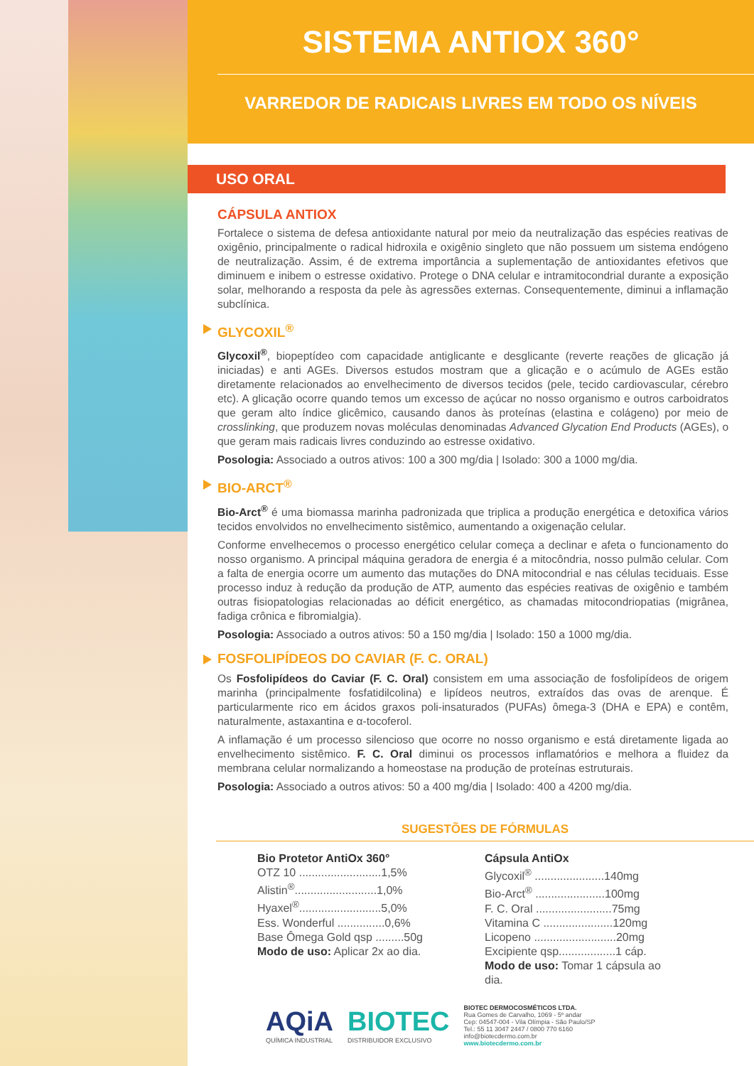SISTEMA ANTIOX 360°
VARREDOR DE RADICAIS LIVRES EM TODO OS NÍVEIS
USO ORAL
CÁPSULA ANTIOX
Fortalece o sistema de defesa antioxidante natural por meio da neutralização das espécies reativas de oxigênio, principalmente o radical hidroxila e oxigênio singleto que não possuem um sistema endógeno de neutralização. Assim, é de extrema importância a suplementação de antioxidantes efetivos que diminuem e inibem o estresse oxidativo. Protege o DNA celular e intramitocondrial durante a exposição solar, melhorando a resposta da pele às agressões externas. Consequentemente, diminui a inflamação subclínica.
GLYCOXIL<sup>®</sup>
Glycoxil<sup>®</sup>, biopeptídeo com capacidade antiglicante e desglicante (reverte reações de glicação já iniciadas) e anti AGEs. Diversos estudos mostram que a glicação e o acúmulo de AGEs estão diretamente relacionados ao envelhecimento de diversos tecidos (pele, tecido cardiovascular, cérebro etc). A glicação ocorre quando temos um excesso de açúcar no nosso organismo e outros carboidratos que geram alto índice glicêmico, causando danos às proteínas (elastina e colágeno) por meio de crosslinking, que produzem novas moléculas denominadas Advanced Glycation End Products (AGEs), o que geram mais radicais livres conduzindo ao estresse oxidativo.
Posologia: Associado a outros ativos: 100 a 300 mg/dia | Isolado: 300 a 1000 mg/dia.
BIO-ARCT<sup>®</sup>
Bio-Arct<sup>®</sup> é uma biomassa marinha padronizada que triplica a produção energética e detoxifica vários tecidos envolvidos no envelhecimento sistêmico, aumentando a oxigenação celular.
Conforme envelhecemos o processo energético celular começa a declinar e afeta o funcionamento do nosso organismo. A principal máquina geradora de energia é a mitocôndria, nosso pulmão celular. Com a falta de energia ocorre um aumento das mutações do DNA mitocondrial e nas células teciduais. Esse processo induz à redução da produção de ATP, aumento das espécies reativas de oxigênio e também outras fisiopatologias relacionadas ao déficit energético, as chamadas mitocondriopatias (migrânea, fadiga crônica e fibromialgia).
Posologia: Associado a outros ativos: 50 a 150 mg/dia | Isolado: 150 a 1000 mg/dia.
FOSFOLIPÍDEOS DO CAVIAR (F. C. ORAL)
Os Fosfolipídeos do Caviar (F. C. Oral) consistem em uma associação de fosfolipídeos de origem marinha (principalmente fosfatidilcolina) e lipídeos neutros, extraídos das ovas de arenque. É particularmente rico em ácidos graxos poli-insaturados (PUFAs) ômega-3 (DHA e EPA) e contêm, naturalmente, astaxantina e α-tocoferol.
A inflamação é um processo silencioso que ocorre no nosso organismo e está diretamente ligada ao envelhecimento sistêmico. F. C. Oral diminui os processos inflamatórios e melhora a fluidez da membrana celular normalizando a homeostase na produção de proteínas estruturais.
Posologia: Associado a outros ativos: 50 a 400 mg/dia | Isolado: 400 a 4200 mg/dia.
SUGESTÕES DE FÓRMULAS
Bio Protetor AntiOx 360°
OTZ 10 ..........................1,5%
Alistin<sup>®</sup>..........................1,0%
Hyaxel<sup>®</sup>..........................5,0%
Ess. Wonderful ...............0,6%
Base Ômega Gold qsp .........50g
Modo de uso: Aplicar 2x ao dia.
Cápsula AntiOx
Glycoxil<sup>®</sup> ......................140mg
Bio-Arct<sup>®</sup> ......................100mg
F. C. Oral ........................75mg
Vitamina C ......................120mg
Licopeno ..........................20mg
Excipiente qsp..................1 cáp.
Modo de uso: Tomar 1 cápsula ao dia.
AQiA
QUÍMICA INDUSTRIAL
BIOTEC
DISTRIBUIDOR EXCLUSIVO
BIOTEC DERMOCOSMÉTICOS LTDA.
Rua Gomes de Carvalho, 1069 - 5º andar
Cep: 04547-004 - Vila Olímpia - São Paulo/SP
Tel.: 55 11 3047 2447 / 0800 770 6160
info@biotecdermo.com.br
www.biotecdermo.com.br